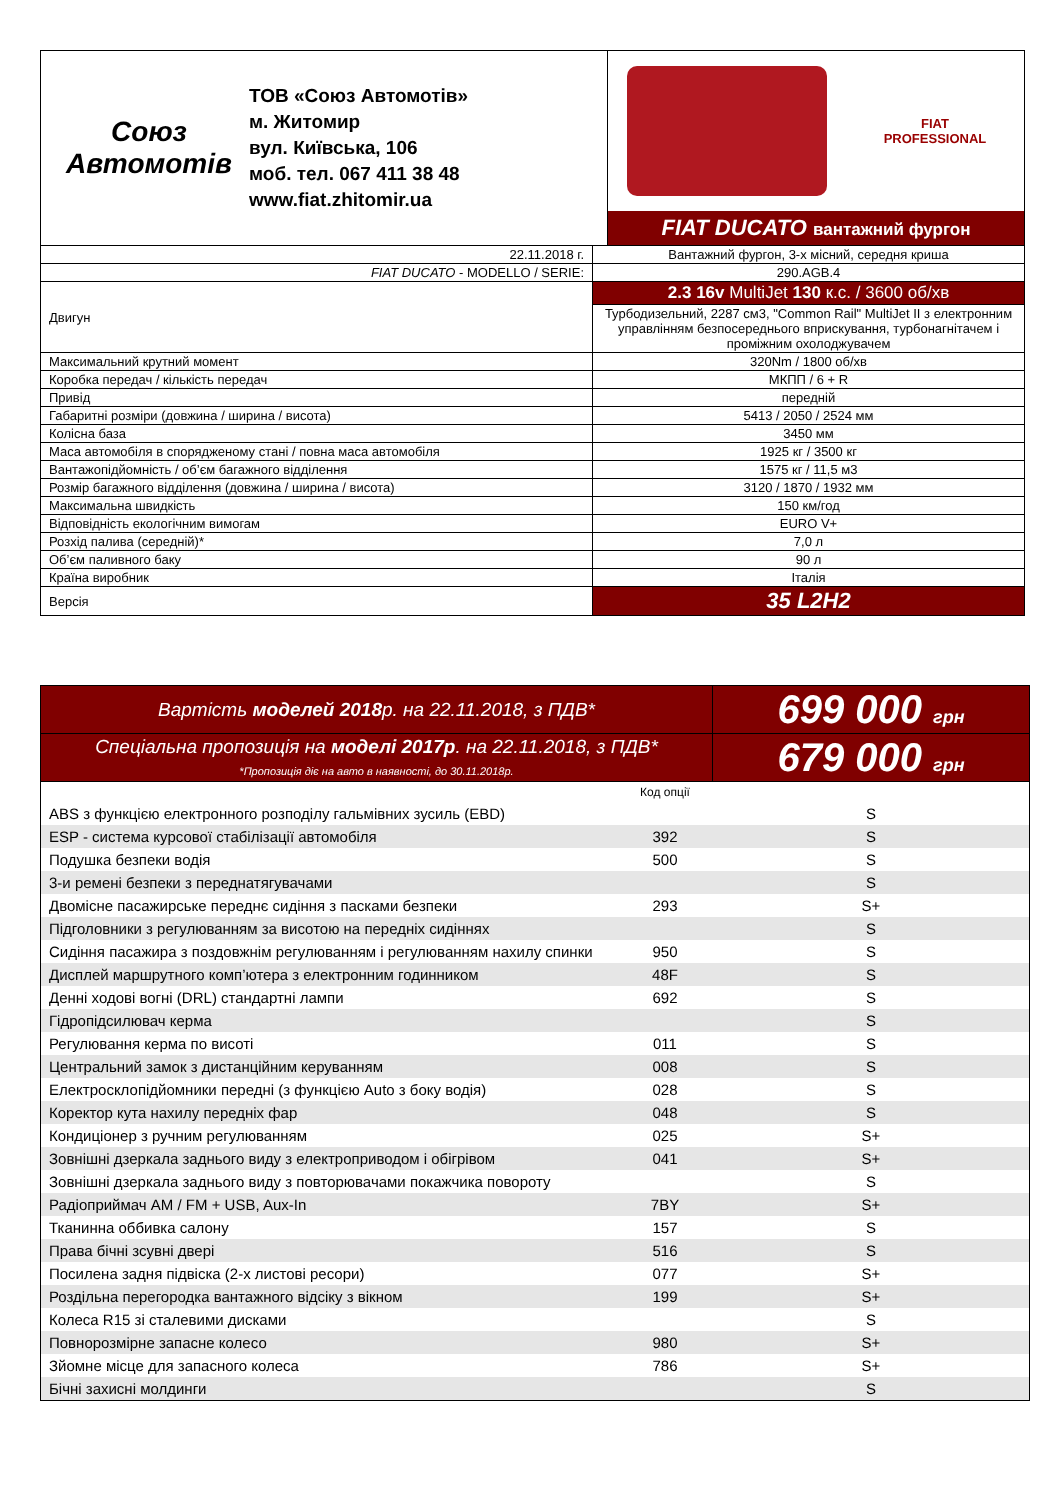| Союз Автомотів ТОВ «Союз Автомотів» м. Житомир вул. Київська, 106 моб. тел. 067 411 38 48 www.fiat.zhitomir.ua | FIAT PROFESSIONAL FIAT DUCATO вантажний фургон |
| 22.11.2018 г. | Вантажний фургон, 3-х місний, середня криша |
| FIAT DUCATO - MODELLO / SERIE: | 290.AGB.4 |
| Двигун | 2.3 16v MultiJet 130 к.с. / 3600 об/хв |
| | Турбодизельний, 2287 см3, "Common Rail" MultiJet II з електронним управлінням безпосереднього вприскування, турбонагнітачем і проміжним охолоджувачем |
| Максимальний крутний момент | 320Nm / 1800 об/хв |
| Коробка передач / кількість передач | МКПП / 6 + R |
| Привід | передній |
| Габаритні розміри (довжина / ширина / висота) | 5413 / 2050 / 2524 мм |
| Колісна база | 3450 мм |
| Маса автомобіля в спорядженому стані / повна маса автомобіля | 1925 кг / 3500 кг |
| Вантажопідйомність / об’єм багажного відділення | 1575 кг / 11,5 м3 |
| Розмір багажного відділення (довжина / ширина / висота) | 3120 / 1870 / 1932 мм |
| Максимальна швидкість | 150 км/год |
| Відповідність екологічним вимогам | EURO V+ |
| Розхід палива (середній)* | 7,0 л |
| Об’єм паливного баку | 90 л |
| Країна виробник | Італія |
| Версія | 35 L2H2 |
| Вартість моделей 2018 р. на 22.11.2018, з ПДВ* | 699 000 грн |
| Спеціальна пропозиція на моделі 2017р . на 22.11.2018, з ПДВ* *Пропозиція діє на авто в наявності, до 30.11.2018р. | 679 000 грн |
| | Код опції | |
| ABS з функцією електронного розподілу гальмівних зусиль (EBD) | | S |
| ESP - система курсової стабілізації автомобіля | 392 | S |
| Подушка безпеки водія | 500 | S |
| 3-и ремені безпеки з переднатягувачами | | S |
| Двомісне пасажирське переднє сидіння з пасками безпеки | 293 | S+ |
| Підголовники з регулюванням за висотою на передніх сидіннях | | S |
| Сидіння пасажира з поздовжнім регулюванням і регулюванням нахилу спинки | 950 | S |
| Дисплей маршрутного комп’ютера з електронним годинником | 48F | S |
| Денні ходові вогні (DRL) стандартні лампи | 692 | S |
| Гідропідсилювач керма | | S |
| Регулювання керма по висоті | 011 | S |
| Центральний замок з дистанційним керуванням | 008 | S |
| Електросклопідйомники передні (з функцією Auto з боку водія) | 028 | S |
| Коректор кута нахилу передніх фар | 048 | S |
| Кондиціонер з ручним регулюванням | 025 | S+ |
| Зовнішні дзеркала заднього виду з електроприводом і обігрівом | 041 | S+ |
| Зовнішні дзеркала заднього виду з повторювачами покажчика повороту | | S |
| Радіоприймач AM / FM + USB, Aux-In | 7BY | S+ |
| Тканинна оббивка салону | 157 | S |
| Права бічні зсувні двері | 516 | S |
| Посилена задня підвіска (2-х листові ресори) | 077 | S+ |
| Роздільна перегородка вантажного відсіку з вікном | 199 | S+ |
| Колеса R15 зі сталевими дисками | | S |
| Повнорозмірне запасне колесо | 980 | S+ |
| Зйомне місце для запасного колеса | 786 | S+ |
| Бічні захисні молдинги | | S |